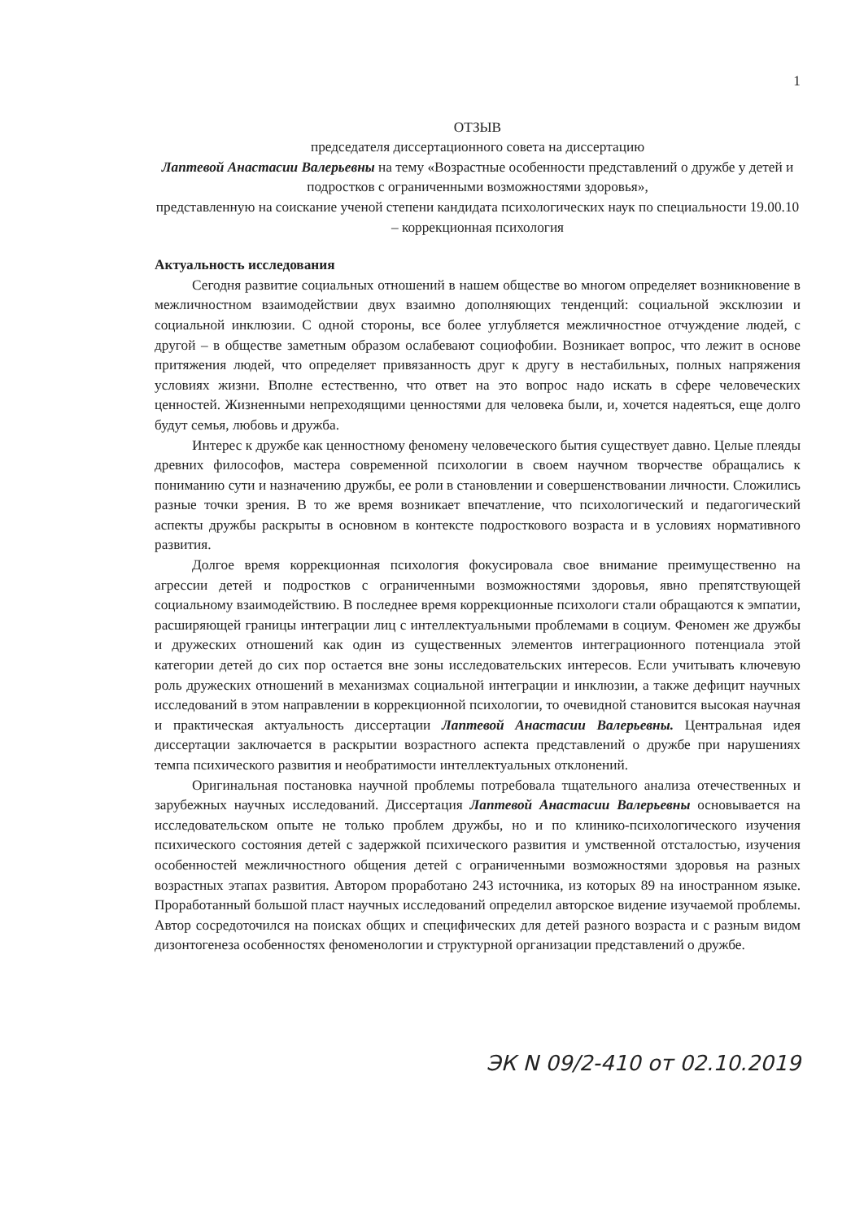1
ОТЗЫВ
председателя диссертационного совета на диссертацию
Лаптевой Анастасии Валерьевны на тему «Возрастные особенности представлений о дружбе у детей и подростков с ограниченными возможностями здоровья»,
представленную на соискание ученой степени кандидата психологических наук по специальности 19.00.10 – коррекционная психология
Актуальность исследования
Сегодня развитие социальных отношений в нашем обществе во многом определяет возникновение в межличностном взаимодействии двух взаимно дополняющих тенденций: социальной эксклюзии и социальной инклюзии. С одной стороны, все более углубляется межличностное отчуждение людей, с другой – в обществе заметным образом ослабевают социофобии. Возникает вопрос, что лежит в основе притяжения людей, что определяет привязанность друг к другу в нестабильных, полных напряжения условиях жизни. Вполне естественно, что ответ на это вопрос надо искать в сфере человеческих ценностей. Жизненными непреходящими ценностями для человека были, и, хочется надеяться, еще долго будут семья, любовь и дружба.
Интерес к дружбе как ценностному феномену человеческого бытия существует давно. Целые плеяды древних философов, мастера современной психологии в своем научном творчестве обращались к пониманию сути и назначению дружбы, ее роли в становлении и совершенствовании личности. Сложились разные точки зрения. В то же время возникает впечатление, что психологический и педагогический аспекты дружбы раскрыты в основном в контексте подросткового возраста и в условиях нормативного развития.
Долгое время коррекционная психология фокусировала свое внимание преимущественно на агрессии детей и подростков с ограниченными возможностями здоровья, явно препятствующей социальному взаимодействию. В последнее время коррекционные психологи стали обращаются к эмпатии, расширяющей границы интеграции лиц с интеллектуальными проблемами в социум. Феномен же дружбы и дружеских отношений как один из существенных элементов интеграционного потенциала этой категории детей до сих пор остается вне зоны исследовательских интересов. Если учитывать ключевую роль дружеских отношений в механизмах социальной интеграции и инклюзии, а также дефицит научных исследований в этом направлении в коррекционной психологии, то очевидной становится высокая научная и практическая актуальность диссертации Лаптевой Анастасии Валерьевны. Центральная идея диссертации заключается в раскрытии возрастного аспекта представлений о дружбе при нарушениях темпа психического развития и необратимости интеллектуальных отклонений.
Оригинальная постановка научной проблемы потребовала тщательного анализа отечественных и зарубежных научных исследований. Диссертация Лаптевой Анастасии Валерьевны основывается на исследовательском опыте не только проблем дружбы, но и по клинико-психологического изучения психического состояния детей с задержкой психического развития и умственной отсталостью, изучения особенностей межличностного общения детей с ограниченными возможностями здоровья на разных возрастных этапах развития. Автором проработано 243 источника, из которых 89 на иностранном языке. Проработанный большой пласт научных исследований определил авторское видение изучаемой проблемы. Автор сосредоточился на поисках общих и специфических для детей разного возраста и с разным видом дизонтогенеза особенностях феноменологии и структурной организации представлений о дружбе.
ЭК N 09/2-410 от 02.10.2019